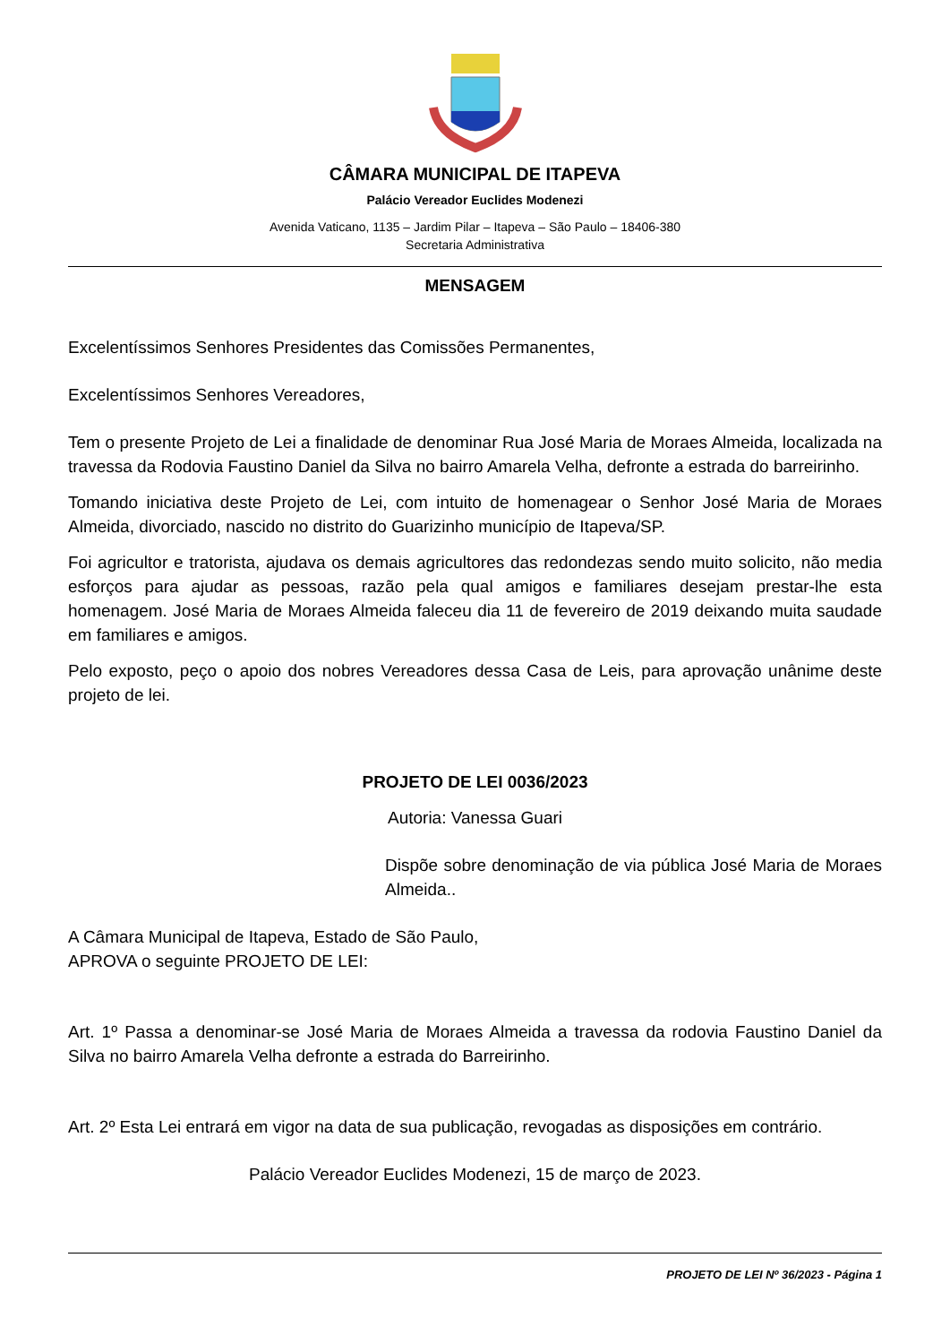CÂMARA MUNICIPAL DE ITAPEVA
Palácio Vereador Euclides Modenezi
Avenida Vaticano, 1135 – Jardim Pilar – Itapeva – São Paulo – 18406-380
Secretaria Administrativa
MENSAGEM
Excelentíssimos Senhores Presidentes das Comissões Permanentes,
Excelentíssimos Senhores Vereadores,
Tem o presente Projeto de Lei a finalidade de denominar Rua José Maria de Moraes Almeida, localizada na travessa da Rodovia Faustino Daniel da Silva no bairro Amarela Velha, defronte a estrada do barreirinho.
Tomando iniciativa deste Projeto de Lei, com intuito de homenagear o Senhor José Maria de Moraes Almeida, divorciado, nascido no distrito do Guarizinho município de Itapeva/SP.
Foi agricultor e tratorista, ajudava os demais agricultores das redondezas sendo muito solicito, não media esforços para ajudar as pessoas, razão pela qual amigos e familiares desejam prestar-lhe esta homenagem. José Maria de Moraes Almeida faleceu dia 11 de fevereiro de 2019 deixando muita saudade em familiares e amigos.
Pelo exposto, peço o apoio dos nobres Vereadores dessa Casa de Leis, para aprovação unânime deste projeto de lei.
PROJETO DE LEI 0036/2023
Autoria: Vanessa Guari
Dispõe sobre denominação de via pública José Maria de Moraes Almeida..
A Câmara Municipal de Itapeva, Estado de São Paulo, APROVA o seguinte PROJETO DE LEI:
Art. 1º Passa a denominar-se José Maria de Moraes Almeida a travessa da rodovia Faustino Daniel da Silva no bairro Amarela Velha defronte a estrada do Barreirinho.
Art. 2º Esta Lei entrará em vigor na data de sua publicação, revogadas as disposições em contrário.
Palácio Vereador Euclides Modenezi, 15 de março de 2023.
PROJETO DE LEI Nº 36/2023 - Página 1